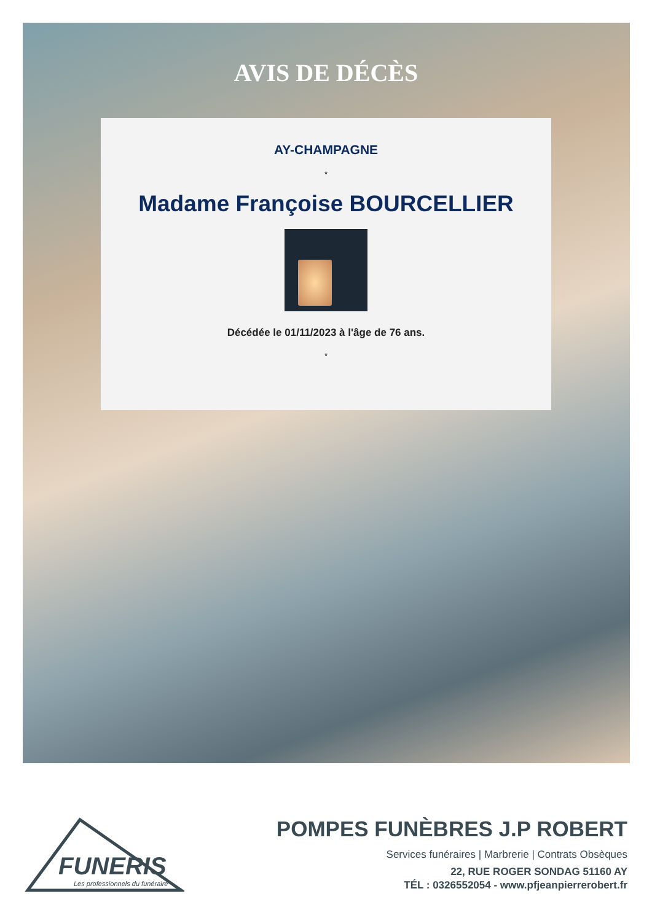AVIS DE DÉCÈS
AY-CHAMPAGNE
*
Madame Françoise BOURCELLIER
Décédée le 01/11/2023 à l'âge de 76 ans.
*
FUNERIS
Les professionnels du funéraire
POMPES FUNÈBRES J.P ROBERT
Services funéraires | Marbrerie | Contrats Obsèques
22, RUE ROGER SONDAG 51160 AY
TÉL : 0326552054 - www.pfjeanpierrerobert.fr